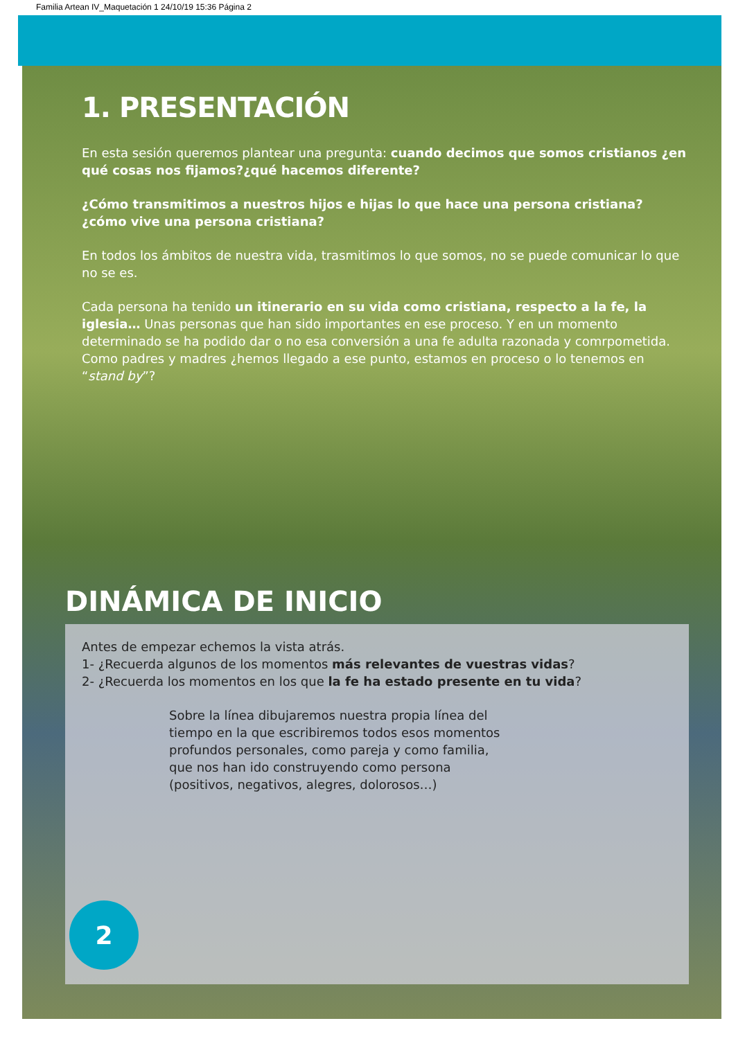Familia Artean IV_Maquetación 1 24/10/19 15:36 Página 2
1. PRESENTACIÓN
En esta sesión queremos plantear una pregunta: cuando decimos que somos cristianos ¿en qué cosas nos fijamos?¿qué hacemos diferente?
¿Cómo transmitimos a nuestros hijos e hijas lo que hace una persona cristiana? ¿cómo vive una persona cristiana?
En todos los ámbitos de nuestra vida, trasmitimos lo que somos, no se puede comunicar lo que no se es.
Cada persona ha tenido un itinerario en su vida como cristiana, respecto a la fe, la iglesia… Unas personas que han sido importantes en ese proceso. Y en un momento determinado se ha podido dar o no esa conversión a una fe adulta razonada y comrpometida. Como padres y madres ¿hemos llegado a ese punto, estamos en proceso o lo tenemos en “stand by”?
DINÁMICA DE INICIO
Antes de empezar echemos la vista atrás.
1- ¿Recuerda algunos de los momentos más relevantes de vuestras vidas?
2- ¿Recuerda los momentos en los que la fe ha estado presente en tu vida?
Sobre la línea dibujaremos nuestra propia línea del tiempo en la que escribiremos todos esos momentos profundos personales, como pareja y como familia, que nos han ido construyendo como persona (positivos, negativos, alegres, dolorosos…)
2